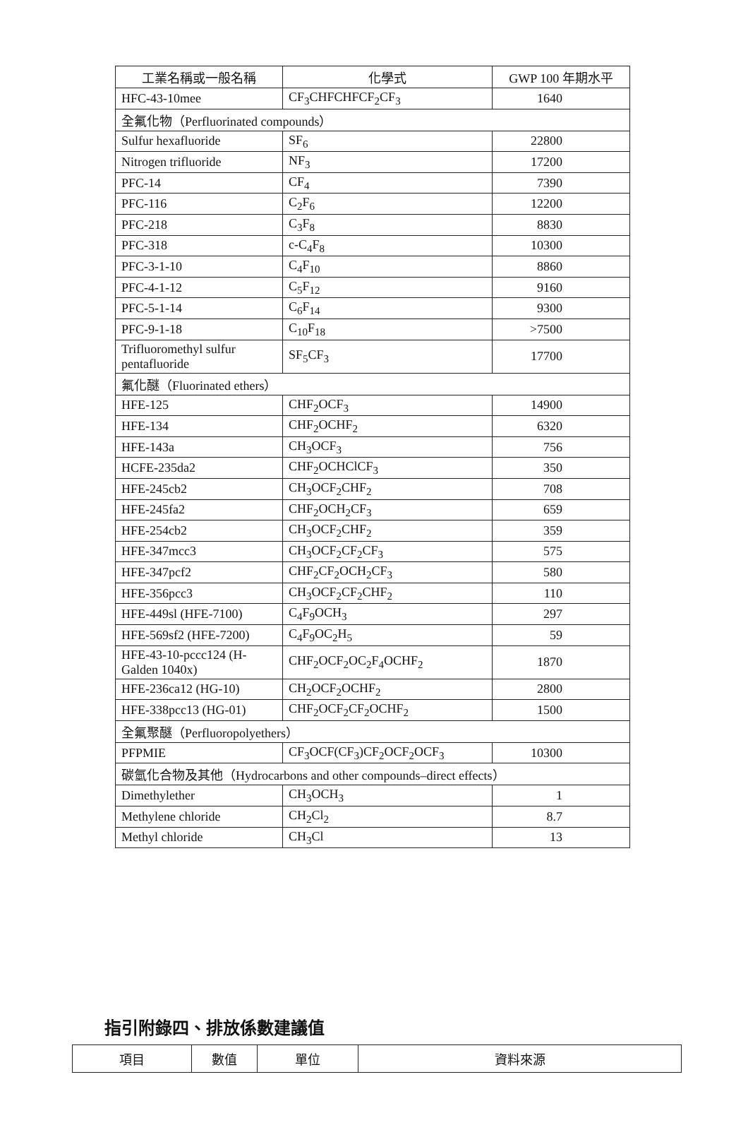| 工業名稱或一般名稱 | 化學式 | GWP 100 年期水平 |
| --- | --- | --- |
| HFC-43-10mee | CF<sub>3</sub>CHFCHFCF<sub>2</sub>CF<sub>3</sub> | 1640 |
| 全氟化物（Perfluorinated compounds） | | |
| Sulfur hexafluoride | SF<sub>6</sub> | 22800 |
| Nitrogen trifluoride | NF<sub>3</sub> | 17200 |
| PFC-14 | CF<sub>4</sub> | 7390 |
| PFC-116 | C<sub>2</sub>F<sub>6</sub> | 12200 |
| PFC-218 | C<sub>3</sub>F<sub>8</sub> | 8830 |
| PFC-318 | c-C<sub>4</sub>F<sub>8</sub> | 10300 |
| PFC-3-1-10 | C<sub>4</sub>F<sub>10</sub> | 8860 |
| PFC-4-1-12 | C<sub>5</sub>F<sub>12</sub> | 9160 |
| PFC-5-1-14 | C<sub>6</sub>F<sub>14</sub> | 9300 |
| PFC-9-1-18 | C<sub>10</sub>F<sub>18</sub> | >7500 |
| Trifluoromethyl sulfur pentafluoride | SF<sub>5</sub>CF<sub>3</sub> | 17700 |
| 氟化醚（Fluorinated ethers） | | |
| HFE-125 | CHF<sub>2</sub>OCF<sub>3</sub> | 14900 |
| HFE-134 | CHF<sub>2</sub>OCHF<sub>2</sub> | 6320 |
| HFE-143a | CH<sub>3</sub>OCF<sub>3</sub> | 756 |
| HCFE-235da2 | CHF<sub>2</sub>OCHClCF<sub>3</sub> | 350 |
| HFE-245cb2 | CH<sub>3</sub>OCF<sub>2</sub>CHF<sub>2</sub> | 708 |
| HFE-245fa2 | CHF<sub>2</sub>OCH<sub>2</sub>CF<sub>3</sub> | 659 |
| HFE-254cb2 | CH<sub>3</sub>OCF<sub>2</sub>CHF<sub>2</sub> | 359 |
| HFE-347mcc3 | CH<sub>3</sub>OCF<sub>2</sub>CF<sub>2</sub>CF<sub>3</sub> | 575 |
| HFE-347pcf2 | CHF<sub>2</sub>CF<sub>2</sub>OCH<sub>2</sub>CF<sub>3</sub> | 580 |
| HFE-356pcc3 | CH<sub>3</sub>OCF<sub>2</sub>CF<sub>2</sub>CHF<sub>2</sub> | 110 |
| HFE-449sl (HFE-7100) | C<sub>4</sub>F<sub>9</sub>OCH<sub>3</sub> | 297 |
| HFE-569sf2 (HFE-7200) | C<sub>4</sub>F<sub>9</sub>OC<sub>2</sub>H<sub>5</sub> | 59 |
| HFE-43-10-pccc124 (H-Galden 1040x) | CHF<sub>2</sub>OCF<sub>2</sub>OC<sub>2</sub>F<sub>4</sub>OCHF<sub>2</sub> | 1870 |
| HFE-236ca12 (HG-10) | CH<sub>2</sub>OCF<sub>2</sub>OCHF<sub>2</sub> | 2800 |
| HFE-338pcc13 (HG-01) | CHF<sub>2</sub>OCF<sub>2</sub>CF<sub>2</sub>OCHF<sub>2</sub> | 1500 |
| 全氟聚醚（Perfluoropolyethers） | | |
| PFPMIE | CF<sub>3</sub>OCF(CF<sub>3</sub>)CF<sub>2</sub>OCF<sub>2</sub>OCF<sub>3</sub> | 10300 |
| 碳氫化合物及其他（Hydrocarbons and other compounds–direct effects） | | |
| Dimethylether | CH<sub>3</sub>OCH<sub>3</sub> | 1 |
| Methylene chloride | CH<sub>2</sub>Cl<sub>2</sub> | 8.7 |
| Methyl chloride | CH<sub>3</sub>Cl | 13 |
指引附錄四、排放係數建議值
| 項目 | 數值 | 單位 | 資料來源 |
| --- | --- | --- | --- |